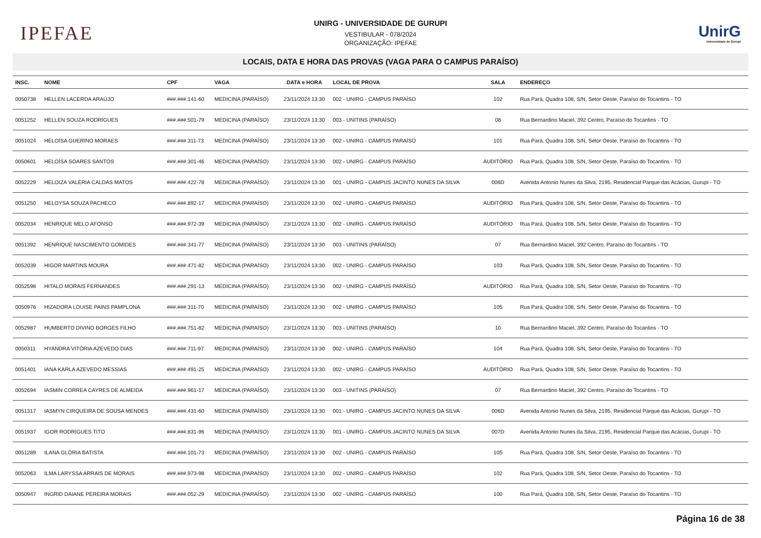IPEFAE
UNIRG - UNIVERSIDADE DE GURUPI
VESTIBULAR - 078/2024
ORGANIZAÇÃO: IPEFAE
UnirG
Universidade de Gurupi
LOCAIS, DATA E HORA DAS PROVAS (VAGA PARA O CAMPUS PARAÍSO)
| INSC. | NOME | CPF | VAGA | DATA e HORA | LOCAL DE PROVA | SALA | ENDEREÇO |
| --- | --- | --- | --- | --- | --- | --- | --- |
| 0050738 | HELLEN LACERDA ARAÚJO | ###.###.141-60 | MEDICINA (PARAÍSO) | 23/11/2024 13:30 | 002 - UNIRG - CAMPUS PARAÍSO | 102 | Rua Pará, Quadra 108, S/N, Setor Oeste, Paraíso do Tocantins - TO |
| 0051252 | HELLEN SOUZA RODRIGUES | ###.###.501-79 | MEDICINA (PARAÍSO) | 23/11/2024 13:30 | 003 - UNITINS (PARAÍSO) | 08 | Rua Bernardino Maciel, 392 Centro, Paraíso do Tocantins - TO |
| 0051024 | HELOÍSA GUERINO MORAES | ###.###.311-73 | MEDICINA (PARAÍSO) | 23/11/2024 13:30 | 002 - UNIRG - CAMPUS PARAÍSO | 101 | Rua Pará, Quadra 108, S/N, Setor Oeste, Paraíso do Tocantins - TO |
| 0050601 | HELOÍSA SOARES SANTOS | ###.###.301-46 | MEDICINA (PARAÍSO) | 23/11/2024 13:30 | 002 - UNIRG - CAMPUS PARAÍSO | AUDITÓRIO | Rua Pará, Quadra 108, S/N, Setor Oeste, Paraíso do Tocantins - TO |
| 0052229 | HELOIZA VALÉRIA CALDAS MATOS | ###.###.422-78 | MEDICINA (PARAÍSO) | 23/11/2024 13:30 | 001 - UNIRG - CAMPUS JACINTO NUNES DA SILVA | 006D | Avenida Antonio Nunes da Silva, 2195, Residencial Parque das Acácias, Gurupi - TO |
| 0051250 | HELOYSA SOUZA PACHECO | ###.###.892-17 | MEDICINA (PARAÍSO) | 23/11/2024 13:30 | 002 - UNIRG - CAMPUS PARAÍSO | AUDITÓRIO | Rua Pará, Quadra 108, S/N, Setor Oeste, Paraíso do Tocantins - TO |
| 0052034 | HENRIQUE MELO AFONSO | ###.###.972-39 | MEDICINA (PARAÍSO) | 23/11/2024 13:30 | 002 - UNIRG - CAMPUS PARAÍSO | AUDITÓRIO | Rua Pará, Quadra 108, S/N, Setor Oeste, Paraíso do Tocantins - TO |
| 0051392 | HENRIQUE NASCIMENTO GOMIDES | ###.###.341-77 | MEDICINA (PARAÍSO) | 23/11/2024 13:30 | 003 - UNITINS (PARAÍSO) | 07 | Rua Bernardino Maciel, 392 Centro, Paraíso do Tocantins - TO |
| 0052039 | HIGOR MARTINS MOURA | ###.###.471-82 | MEDICINA (PARAÍSO) | 23/11/2024 13:30 | 002 - UNIRG - CAMPUS PARAÍSO | 103 | Rua Pará, Quadra 108, S/N, Setor Oeste, Paraíso do Tocantins - TO |
| 0052598 | HITALO MORAIS FERNANDES | ###.###.291-13 | MEDICINA (PARAÍSO) | 23/11/2024 13:30 | 002 - UNIRG - CAMPUS PARAÍSO | AUDITÓRIO | Rua Pará, Quadra 108, S/N, Setor Oeste, Paraíso do Tocantins - TO |
| 0050976 | HIZADORA LOUISE PAINS PAMPLONA | ###.###.311-70 | MEDICINA (PARAÍSO) | 23/11/2024 13:30 | 002 - UNIRG - CAMPUS PARAÍSO | 105 | Rua Pará, Quadra 108, S/N, Setor Oeste, Paraíso do Tocantins - TO |
| 0052987 | HUMBERTO DIVINO BORGES FILHO | ###.###.751-82 | MEDICINA (PARAÍSO) | 23/11/2024 13:30 | 003 - UNITINS (PARAÍSO) | 10 | Rua Bernardino Maciel, 392 Centro, Paraíso do Tocantins - TO |
| 0050311 | HYANDRA VITÓRIA AZEVEDO DIAS | ###.###.711-97 | MEDICINA (PARAÍSO) | 23/11/2024 13:30 | 002 - UNIRG - CAMPUS PARAÍSO | 104 | Rua Pará, Quadra 108, S/N, Setor Oeste, Paraíso do Tocantins - TO |
| 0051401 | IANA KARLA AZEVEDO MESSIAS | ###.###.491-25 | MEDICINA (PARAÍSO) | 23/11/2024 13:30 | 002 - UNIRG - CAMPUS PARAÍSO | AUDITÓRIO | Rua Pará, Quadra 108, S/N, Setor Oeste, Paraíso do Tocantins - TO |
| 0052694 | IASMIN CORREA CAYRES DE ALMEIDA | ###.###.961-17 | MEDICINA (PARAÍSO) | 23/11/2024 13:30 | 003 - UNITINS (PARAÍSO) | 07 | Rua Bernardino Maciel, 392 Centro, Paraíso do Tocantins - TO |
| 0051317 | IASMYN CIRQUEIRA DE SOUSA MENDES | ###.###.431-60 | MEDICINA (PARAÍSO) | 23/11/2024 13:30 | 001 - UNIRG - CAMPUS JACINTO NUNES DA SILVA | 006D | Avenida Antonio Nunes da Silva, 2195, Residencial Parque das Acácias, Gurupi - TO |
| 0051937 | IGOR RODRIGUES TITO | ###.###.831-96 | MEDICINA (PARAÍSO) | 23/11/2024 13:30 | 001 - UNIRG - CAMPUS JACINTO NUNES DA SILVA | 007D | Avenida Antonio Nunes da Silva, 2195, Residencial Parque das Acácias, Gurupi - TO |
| 0051289 | ILANA GLÓRIA BATISTA | ###.###.101-73 | MEDICINA (PARAÍSO) | 23/11/2024 13:30 | 002 - UNIRG - CAMPUS PARAÍSO | 105 | Rua Pará, Quadra 108, S/N, Setor Oeste, Paraíso do Tocantins - TO |
| 0052063 | ILMA LARYSSA ARRAIS DE MORAIS | ###.###.973-98 | MEDICINA (PARAÍSO) | 23/11/2024 13:30 | 002 - UNIRG - CAMPUS PARAÍSO | 102 | Rua Pará, Quadra 108, S/N, Setor Oeste, Paraíso do Tocantins - TO |
| 0050947 | INGRID DAIANE PEREIRA MORAIS | ###.###.052-29 | MEDICINA (PARAÍSO) | 23/11/2024 13:30 | 002 - UNIRG - CAMPUS PARAÍSO | 100 | Rua Pará, Quadra 108, S/N, Setor Oeste, Paraíso do Tocantins - TO |
Página 16 de 38